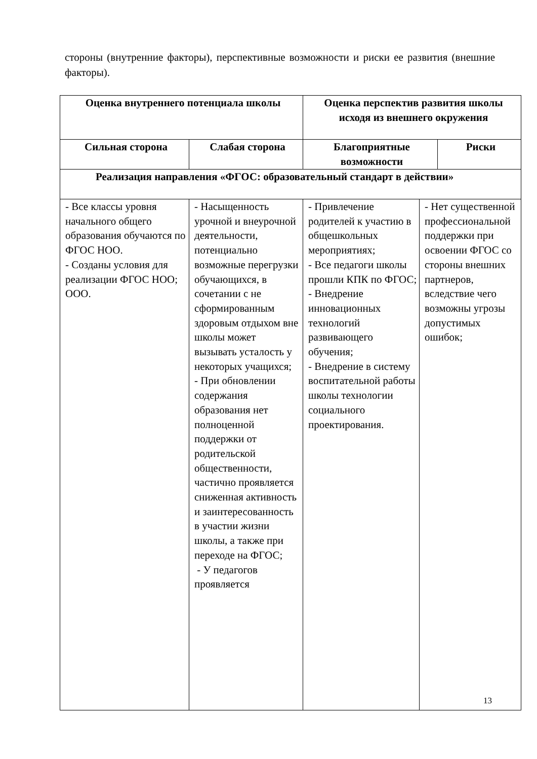стороны (внутренние факторы), перспективные возможности и риски ее развития (внешние факторы).
| Оценка внутреннего потенциала школы | | Оценка перспектив развития школы исходя из внешнего окружения | | |
| --- | --- | --- | --- | --- |
| Сильная сторона | Слабая сторона | Благоприятные возможности | | Риски |
| Реализация направления «ФГОС: образовательный стандарт в действии» | | | | |
| - Все классы уровня начального общего образования обучаются по ФГОС НОО. - Созданы условия для реализации ФГОС НОО; ООО. | - Насыщенность урочной и внеурочной деятельности, потенциально возможные перегрузки обучающихся, в сочетании с не сформированным здоровым отдыхом вне школы может вызывать усталость у некоторых учащихся; - При обновлении содержания образования нет полноценной поддержки от родительской общественности, частично проявляется сниженная активность и заинтересованность в участии жизни школы, а также при переходе на ФГОС; - У педагогов проявляется | - Привлечение родителей к участию в общешкольных мероприятиях; - Все педагоги школы прошли КПК по ФГОС; - Внедрение инновационных технологий развивающего обучения; - Внедрение в систему воспитательной работы школы технологии социального проектирования. | - Нет существенной профессиональной поддержки при освоении ФГОС со стороны внешних партнеров, вследствие чего возможны угрозы допустимых ошибок; | |
13